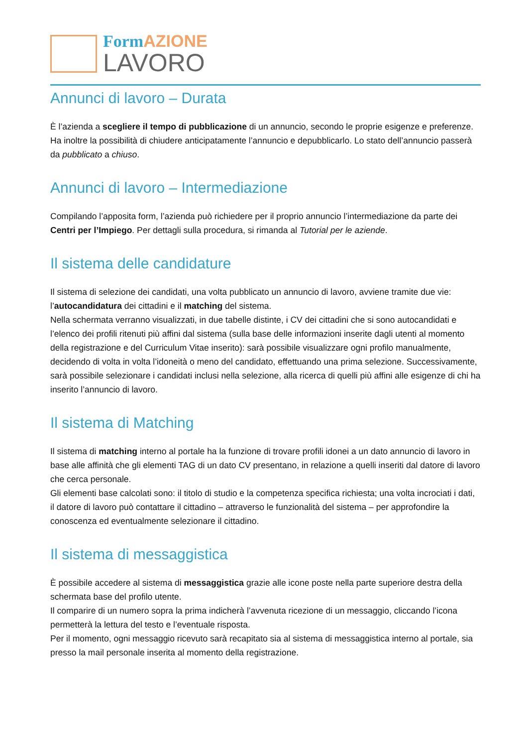FormAZIONE
LAVORO
Annunci di lavoro – Durata
È l’azienda a scegliere il tempo di pubblicazione di un annuncio, secondo le proprie esigenze e preferenze. Ha inoltre la possibilità di chiudere anticipatamente l’annuncio e depubblicarlo. Lo stato dell’annuncio passerà da pubblicato a chiuso.
Annunci di lavoro – Intermediazione
Compilando l’apposita form, l’azienda può richiedere per il proprio annuncio l’intermediazione da parte dei Centri per l’Impiego. Per dettagli sulla procedura, si rimanda al Tutorial per le aziende.
Il sistema delle candidature
Il sistema di selezione dei candidati, una volta pubblicato un annuncio di lavoro, avviene tramite due vie: l’autocandidatura dei cittadini e il matching del sistema.
Nella schermata verranno visualizzati, in due tabelle distinte, i CV dei cittadini che si sono autocandidati e l’elenco dei profili ritenuti più affini dal sistema (sulla base delle informazioni inserite dagli utenti al momento della registrazione e del Curriculum Vitae inserito): sarà possibile visualizzare ogni profilo manualmente, decidendo di volta in volta l’idoneità o meno del candidato, effettuando una prima selezione. Successivamente, sarà possibile selezionare i candidati inclusi nella selezione, alla ricerca di quelli più affini alle esigenze di chi ha inserito l’annuncio di lavoro.
Il sistema di Matching
Il sistema di matching interno al portale ha la funzione di trovare profili idonei a un dato annuncio di lavoro in base alle affinità che gli elementi TAG di un dato CV presentano, in relazione a quelli inseriti dal datore di lavoro che cerca personale.
Gli elementi base calcolati sono: il titolo di studio e la competenza specifica richiesta; una volta incrociati i dati, il datore di lavoro può contattare il cittadino – attraverso le funzionalità del sistema – per approfondire la conoscenza ed eventualmente selezionare il cittadino.
Il sistema di messaggistica
È possibile accedere al sistema di messaggistica grazie alle icone poste nella parte superiore destra della schermata base del profilo utente.
Il comparire di un numero sopra la prima indicherà l’avvenuta ricezione di un messaggio, cliccando l’icona permetterà la lettura del testo e l’eventuale risposta.
Per il momento, ogni messaggio ricevuto sarà recapitato sia al sistema di messaggistica interno al portale, sia presso la mail personale inserita al momento della registrazione.